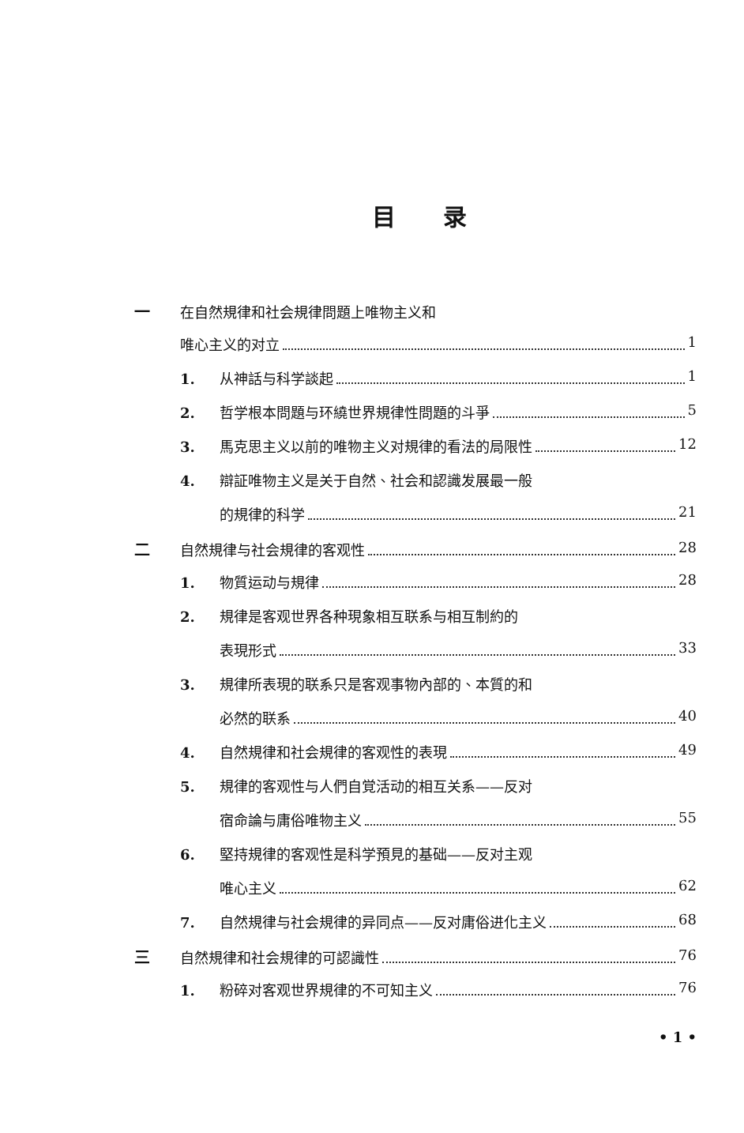目录
一在自然規律和社会規律問題上唯物主义和
唯心主义的对立 1
1. 从神話与科学談起 1
2. 哲学根本問題与环繞世界規律性問題的斗爭 5
3. 馬克思主义以前的唯物主义对規律的看法的局限性 12
4. 辯証唯物主义是关于自然、社会和認識发展最一般
的規律的科学 21
二自然規律与社会規律的客观性 28
1. 物質运动与規律 28
2. 規律是客观世界各种現象相互联系与相互制約的
表現形式 33
3. 規律所表現的联系只是客观事物內部的、本質的和
必然的联系 40
4. 自然規律和社会規律的客观性的表現 49
5. 規律的客观性与人們自覚活动的相互关系——反对
宿命論与庸俗唯物主义 55
6. 堅持規律的客观性是科学預見的基础——反对主观
唯心主义 62
7. 自然規律与社会規律的异同点——反对庸俗进化主义 68
三自然規律和社会規律的可認識性 76
1. 粉碎对客观世界規律的不可知主义 76
• 1 •